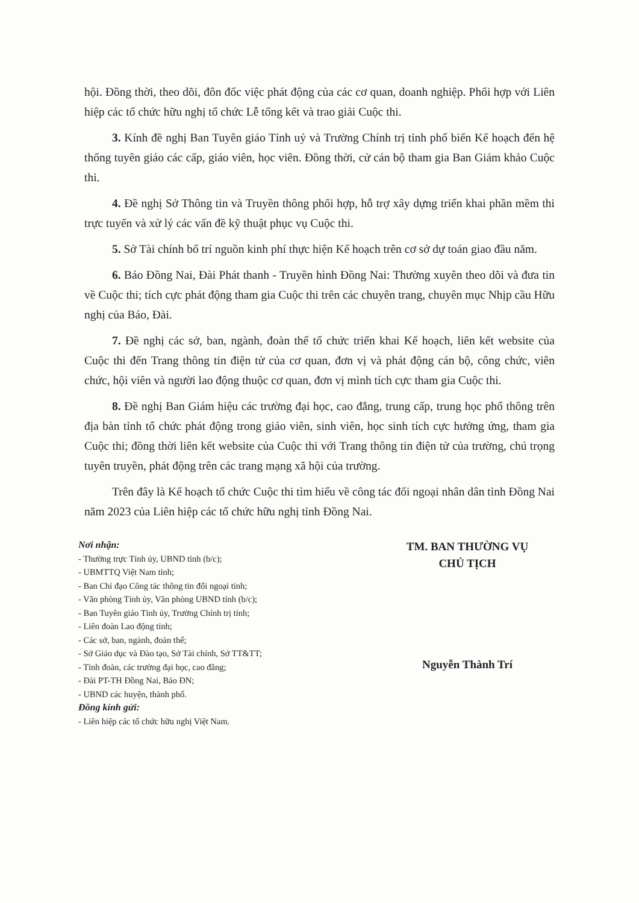hội. Đồng thời, theo dõi, đôn đốc việc phát động của các cơ quan, doanh nghiệp. Phối hợp với Liên hiệp các tổ chức hữu nghị tổ chức Lễ tổng kết và trao giải Cuộc thi.
3. Kính đề nghị Ban Tuyên giáo Tỉnh uỷ và Trường Chính trị tỉnh phổ biến Kế hoạch đến hệ thống tuyên giáo các cấp, giáo viên, học viên. Đồng thời, cử cán bộ tham gia Ban Giám khảo Cuộc thi.
4. Đề nghị Sở Thông tin và Truyền thông phối hợp, hỗ trợ xây dựng triển khai phần mềm thi trực tuyến và xử lý các vấn đề kỹ thuật phục vụ Cuộc thi.
5. Sở Tài chính bố trí nguồn kinh phí thực hiện Kế hoạch trên cơ sở dự toán giao đầu năm.
6. Báo Đồng Nai, Đài Phát thanh - Truyền hình Đồng Nai: Thường xuyên theo dõi và đưa tin về Cuộc thi; tích cực phát động tham gia Cuộc thi trên các chuyên trang, chuyên mục Nhịp cầu Hữu nghị của Báo, Đài.
7. Đề nghị các sở, ban, ngành, đoàn thể tổ chức triển khai Kế hoạch, liên kết website của Cuộc thi đến Trang thông tin điện tử của cơ quan, đơn vị và phát động cán bộ, công chức, viên chức, hội viên và người lao động thuộc cơ quan, đơn vị mình tích cực tham gia Cuộc thi.
8. Đề nghị Ban Giám hiệu các trường đại học, cao đẳng, trung cấp, trung học phổ thông trên địa bàn tỉnh tổ chức phát động trong giáo viên, sinh viên, học sinh tích cực hưởng ứng, tham gia Cuộc thi; đồng thời liên kết website của Cuộc thi với Trang thông tin điện tử của trường, chú trọng tuyên truyền, phát động trên các trang mạng xã hội của trường.
Trên đây là Kế hoạch tổ chức Cuộc thi tìm hiểu về công tác đối ngoại nhân dân tỉnh Đồng Nai năm 2023 của Liên hiệp các tổ chức hữu nghị tỉnh Đồng Nai.
Nơi nhận:
- Thường trực Tỉnh ủy, UBND tỉnh (b/c);
- UBMTTQ Việt Nam tỉnh;
- Ban Chỉ đạo Công tác thông tin đối ngoại tỉnh;
- Văn phòng Tỉnh ủy, Văn phòng UBND tỉnh (b/c);
- Ban Tuyên giáo Tỉnh ủy, Trường Chính trị tỉnh;
- Liên đoàn Lao động tỉnh;
- Các sở, ban, ngành, đoàn thể;
- Sở Giáo dục và Đào tạo, Sở Tài chính, Sở TT&TT;
- Tỉnh đoàn, các trường đại học, cao đẳng;
- Đài PT-TH Đồng Nai, Báo ĐN;
- UBND các huyện, thành phố.
Đồng kính gửi:
- Liên hiệp các tổ chức hữu nghị Việt Nam.
TM. BAN THƯỜNG VỤ
CHỦ TỊCH
Nguyễn Thành Trí